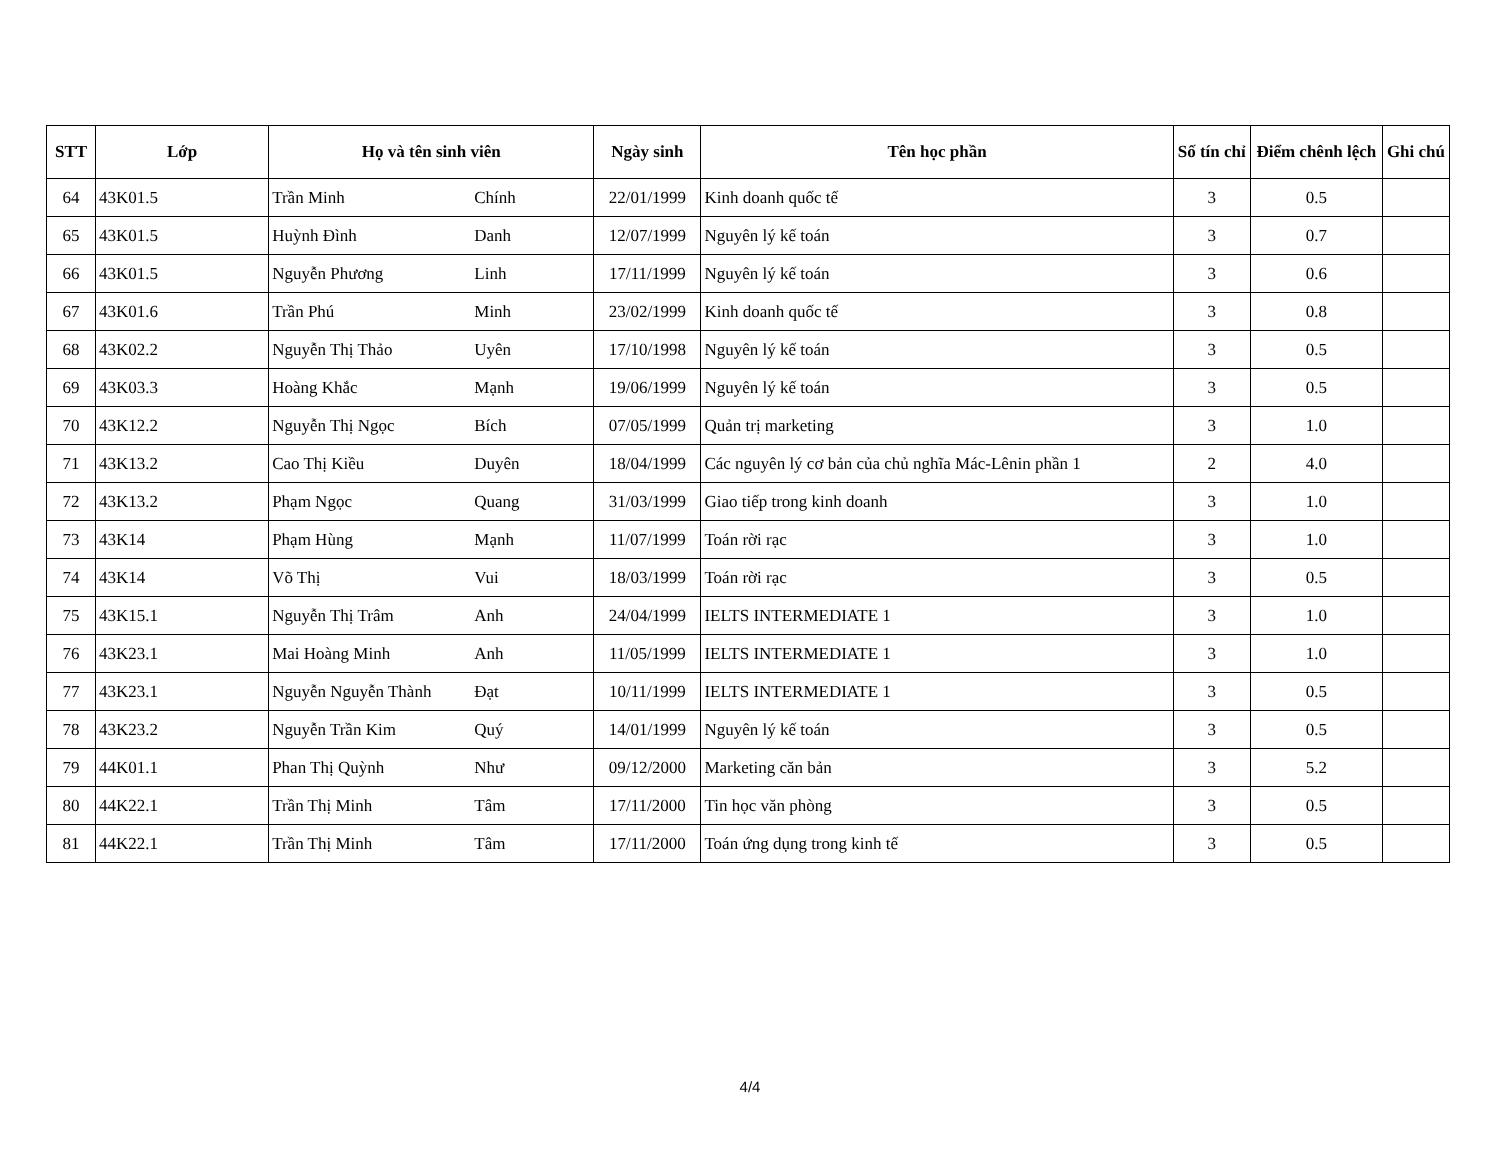| STT | Lớp | Họ và tên sinh viên | | Ngày sinh | Tên học phần | Số tín chỉ | Điểm chênh lệch | Ghi chú |
| --- | --- | --- | --- | --- | --- | --- | --- | --- |
| 64 | 43K01.5 | Trần Minh | Chính | 22/01/1999 | Kinh doanh quốc tế | 3 | 0.5 | |
| 65 | 43K01.5 | Huỳnh Đình | Danh | 12/07/1999 | Nguyên lý kế toán | 3 | 0.7 | |
| 66 | 43K01.5 | Nguyễn Phương | Linh | 17/11/1999 | Nguyên lý kế toán | 3 | 0.6 | |
| 67 | 43K01.6 | Trần Phú | Minh | 23/02/1999 | Kinh doanh quốc tế | 3 | 0.8 | |
| 68 | 43K02.2 | Nguyễn Thị Thảo | Uyên | 17/10/1998 | Nguyên lý kế toán | 3 | 0.5 | |
| 69 | 43K03.3 | Hoàng Khắc | Mạnh | 19/06/1999 | Nguyên lý kế toán | 3 | 0.5 | |
| 70 | 43K12.2 | Nguyễn Thị Ngọc | Bích | 07/05/1999 | Quản trị marketing | 3 | 1.0 | |
| 71 | 43K13.2 | Cao Thị Kiều | Duyên | 18/04/1999 | Các nguyên lý cơ bản của chủ nghĩa Mác-Lênin phần 1 | 2 | 4.0 | |
| 72 | 43K13.2 | Phạm Ngọc | Quang | 31/03/1999 | Giao tiếp trong kinh doanh | 3 | 1.0 | |
| 73 | 43K14 | Phạm Hùng | Mạnh | 11/07/1999 | Toán rời rạc | 3 | 1.0 | |
| 74 | 43K14 | Võ Thị | Vui | 18/03/1999 | Toán rời rạc | 3 | 0.5 | |
| 75 | 43K15.1 | Nguyễn Thị Trâm | Anh | 24/04/1999 | IELTS INTERMEDIATE 1 | 3 | 1.0 | |
| 76 | 43K23.1 | Mai Hoàng Minh | Anh | 11/05/1999 | IELTS INTERMEDIATE 1 | 3 | 1.0 | |
| 77 | 43K23.1 | Nguyễn Nguyễn Thành | Đạt | 10/11/1999 | IELTS INTERMEDIATE 1 | 3 | 0.5 | |
| 78 | 43K23.2 | Nguyễn Trần Kim | Quý | 14/01/1999 | Nguyên lý kế toán | 3 | 0.5 | |
| 79 | 44K01.1 | Phan Thị Quỳnh | Như | 09/12/2000 | Marketing căn bản | 3 | 5.2 | |
| 80 | 44K22.1 | Trần Thị Minh | Tâm | 17/11/2000 | Tin học văn phòng | 3 | 0.5 | |
| 81 | 44K22.1 | Trần Thị Minh | Tâm | 17/11/2000 | Toán ứng dụng trong kinh tế | 3 | 0.5 | |
4/4